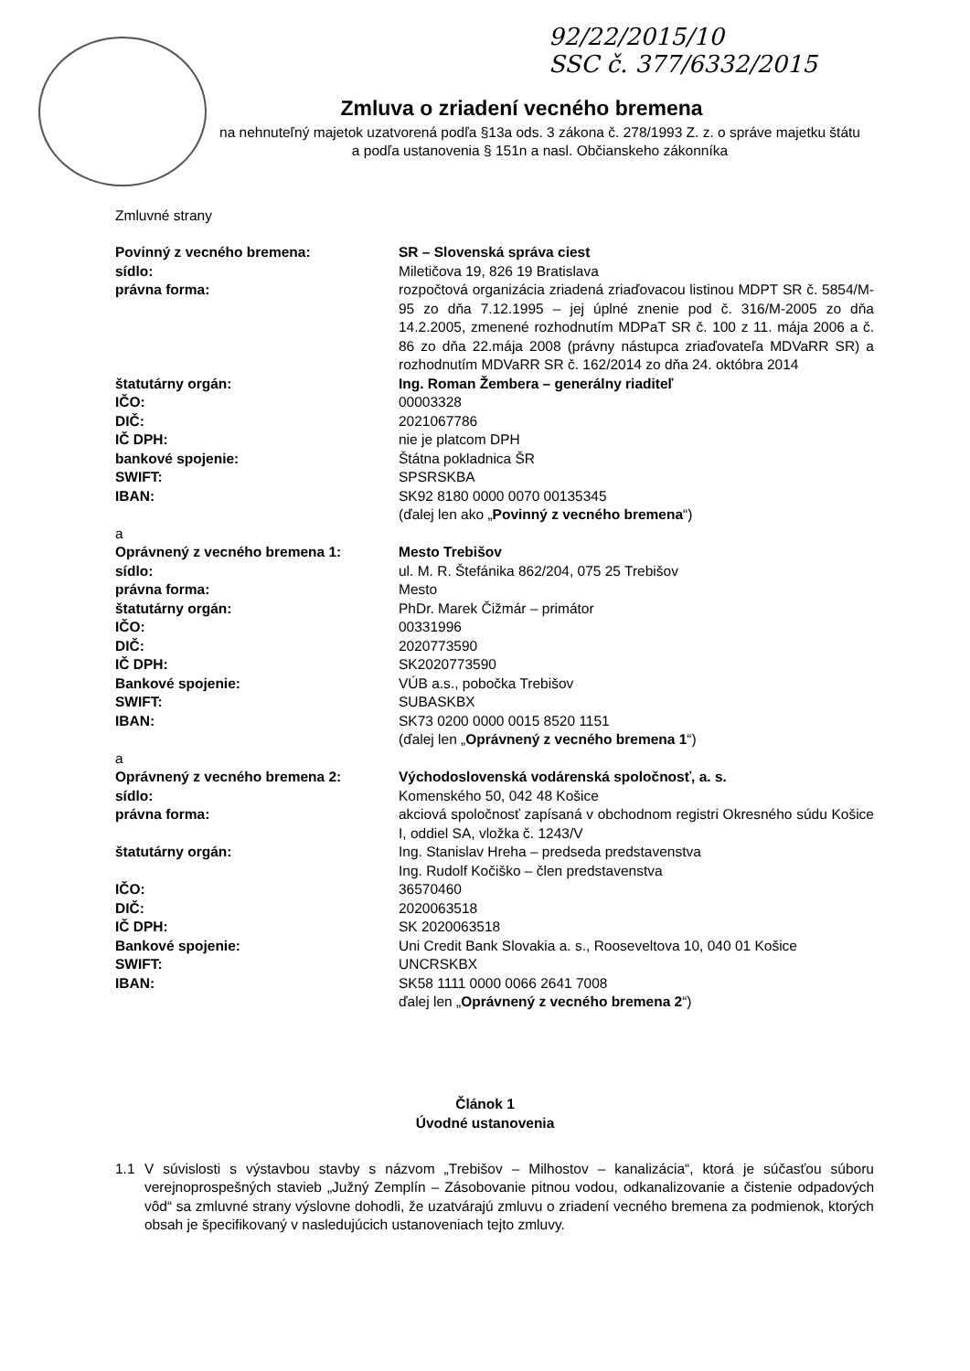92/22/2015/10
SSC č. 377/6332/2015
Zmluva o zriadení vecného bremena
na nehnuteľný majetok uzatvorená podľa §13a ods. 3 zákona č. 278/1993 Z. z. o správe majetku štátu
a podľa ustanovenia § 151n a nasl. Občianskeho zákonníka
Zmluvné strany
Povinný z vecného bremena: SR – Slovenská správa ciest
sídlo: Miletičova 19, 826 19 Bratislava
právna forma: rozpočtová organizácia zriadená zriaďovacou listinou MDPT SR č. 5854/M-95 zo dňa 7.12.1995 – jej úplné znenie pod č. 316/M-2005 zo dňa 14.2.2005, zmenené rozhodnutím MDPaT SR č. 100 z 11. mája 2006 a č. 86 zo dňa 22.mája 2008 (právny nástupca zriaďovateľa MDVaRR SR) a rozhodnutím MDVaRR SR č. 162/2014 zo dňa 24. októbra 2014
štatutárny orgán: Ing. Roman Žembera – generálny riaditeľ
IČO: 00003328
DIČ: 2021067786
IČ DPH: nie je platcom DPH
bankové spojenie: Štátna pokladnica ŠR
SWIFT: SPSRSKBA
IBAN: SK92 8180 0000 0070 00135345
(ďalej len ako „Povinný z vecného bremena“)
a
Oprávnený z vecného bremena 1: Mesto Trebišov
sídlo: ul. M. R. Štefánika 862/204, 075 25 Trebišov
právna forma: Mesto
štatutárny orgán: PhDr. Marek Čižmár – primátor
IČO: 00331996
DIČ: 2020773590
IČ DPH: SK2020773590
Bankové spojenie: VÚB a.s., pobočka Trebišov
SWIFT: SUBASKBX
IBAN: SK73 0200 0000 0015 8520 1151
(ďalej len „Oprávnený z vecného bremena 1“)
a
Oprávnený z vecného bremena 2: Východoslovenská vodárenská spoločnosť, a. s.
sídlo: Komenského 50, 042 48 Košice
právna forma: akciová spoločnosť zapísaná v obchodnom registri Okresného súdu Košice I, oddiel SA, vložka č. 1243/V
štatutárny orgán: Ing. Stanislav Hreha – predseda predstavenstva
Ing. Rudolf Kočiško – člen predstavenstva
IČO: 36570460
DIČ: 2020063518
IČ DPH: SK 2020063518
Bankové spojenie: Uni Credit Bank Slovakia a. s., Rooseveltova 10, 040 01 Košice
SWIFT: UNCRSKBX
IBAN: SK58 1111 0000 0066 2641 7008
ďalej len „Oprávnený z vecného bremena 2“)
Článok 1
Úvodné ustanovenia
1.1 V súvislosti s výstavbou stavby s názvom „Trebišov – Milhostov – kanalizácia“, ktorá je súčasťou súboru verejnoprospešných stavieb „Južný Zemplín – Zásobovanie pitnou vodou, odkanalizovanie a čistenie odpadových vôd“ sa zmluvné strany výslovne dohodli, že uzatvárajú zmluvu o zriadení vecného bremena za podmienok, ktorých obsah je špecifikovaný v nasledujúcich ustanoveniach tejto zmluvy.